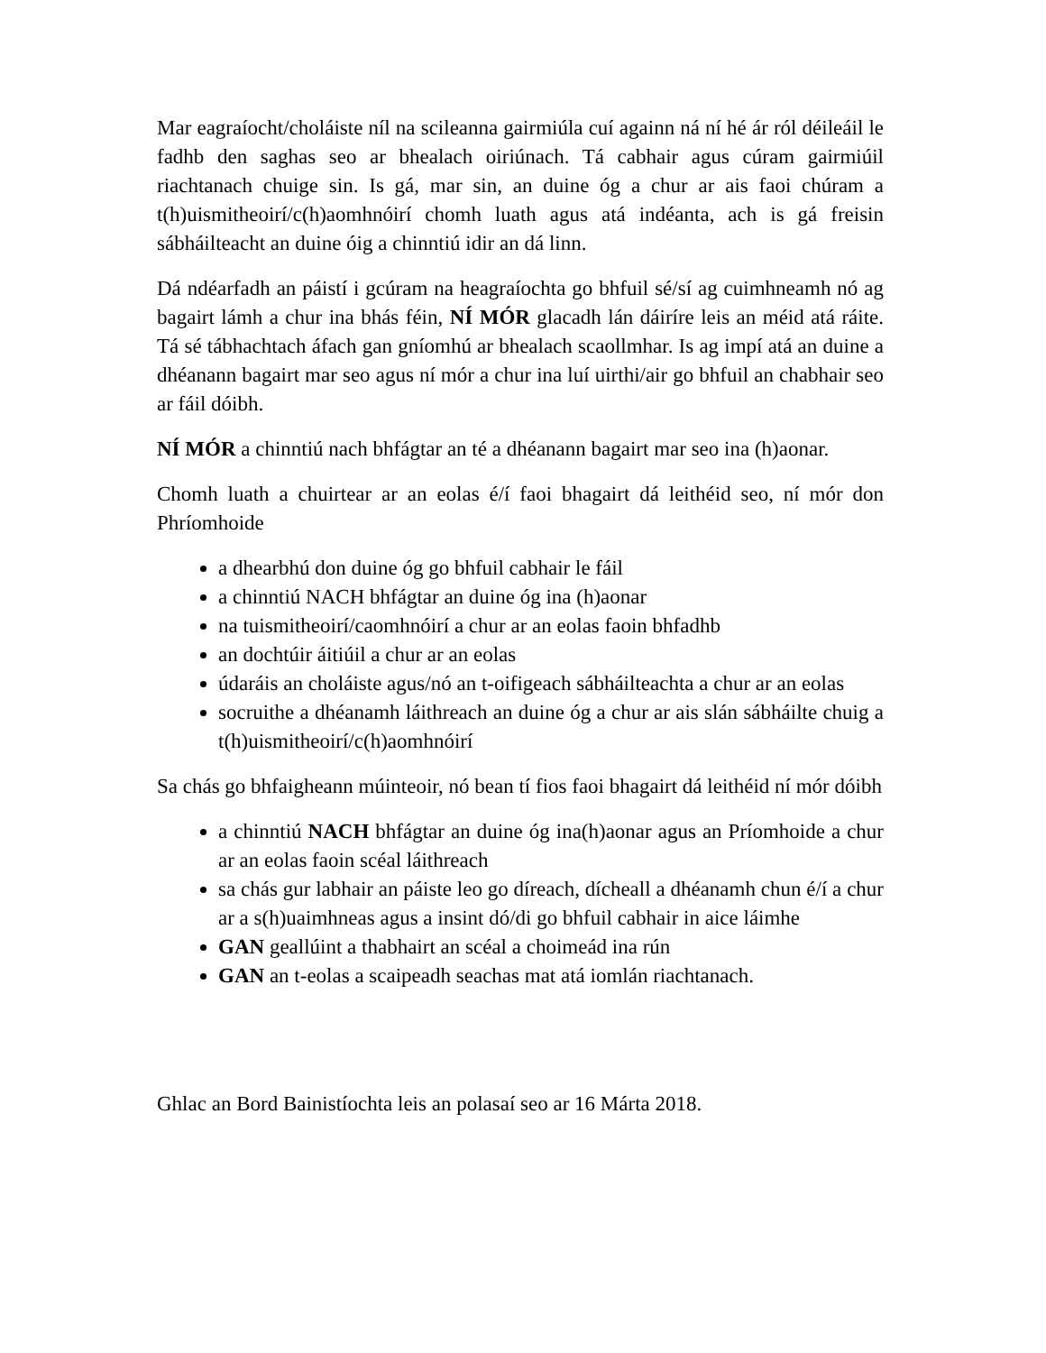Mar eagraíocht/choláiste níl na scileanna gairmiúla cuí againn ná ní hé ár ról déileáil le fadhb den saghas seo ar bhealach oiriúnach. Tá cabhair agus cúram gairmiúil riachtanach chuige sin. Is gá, mar sin, an duine óg a chur ar ais faoi chúram a t(h)uismitheoirí/c(h)aomhnóirí chomh luath agus atá indéanta, ach is gá freisin sábháilteacht an duine óig a chinntiú idir an dá linn.
Dá ndéarfadh an páistí i gcúram na heagraíochta go bhfuil sé/sí ag cuimhneamh nó ag bagairt lámh a chur ina bhás féin, NÍ MÓR glacadh lán dáiríre leis an méid atá ráite. Tá sé tábhachtach áfach gan gníomhú ar bhealach scaollmhar. Is ag impí atá an duine a dhéanann bagairt mar seo agus ní mór a chur ina luí uirthi/air go bhfuil an chabhair seo ar fáil dóibh.
NÍ MÓR a chinntiú nach bhfágtar an té a dhéanann bagairt mar seo ina (h)aonar.
Chomh luath a chuirtear ar an eolas é/í faoi bhagairt dá leithéid seo, ní mór don Phríomhoide
a dhearbhú don duine óg go bhfuil cabhair le fáil
a chinntiú NACH bhfágtar an duine óg ina (h)aonar
na tuismitheoirí/caomhnóirí a chur ar an eolas faoin bhfadhb
an dochtúir áitiúil a chur ar an eolas
údaráis an choláiste agus/nó an t-oifigeach sábháilteachta a chur ar an eolas
socruithe a dhéanamh láithreach an duine óg a chur ar ais slán sábháilte chuig a t(h)uismitheoirí/c(h)aomhnóirí
Sa chás go bhfaigheann múinteoir, nó bean tí fios faoi bhagairt dá leithéid ní mór dóibh
a chinntiú NACH bhfágtar an duine óg ina(h)aonar agus an Príomhoide a chur ar an eolas faoin scéal láithreach
sa chás gur labhair an páiste leo go díreach, dícheall a dhéanamh chun é/í a chur ar a s(h)uaimhneas agus a insint dó/di go bhfuil cabhair in aice láimhe
GAN geallúint a thabhairt an scéal a choimeád ina rún
GAN an t-eolas a scaipeadh seachas mat atá iomlán riachtanach.
Ghlac an Bord Bainistíochta leis an polasaí seo ar 16 Márta 2018.